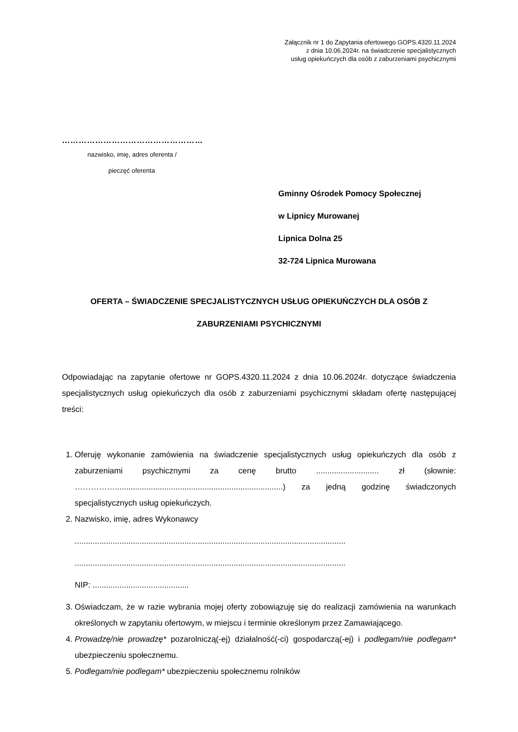Załącznik nr 1 do Zapytania ofertowego GOPS.4320.11.2024
z dnia 10.06.2024r. na świadczenie specjalistycznych
usług opiekuńczych dla osób z zaburzeniami psychicznymi
……………………………………………
nazwisko, imię, adres oferenta /
pieczęć oferenta
Gminny Ośrodek Pomocy Społecznej
w Lipnicy Murowanej
Lipnica Dolna 25
32-724 Lipnica Murowana
OFERTA – ŚWIADCZENIE SPECJALISTYCZNYCH USŁUG OPIEKUŃCZYCH DLA OSÓB Z ZABURZENIAMI PSYCHICZNYMI
Odpowiadając na zapytanie ofertowe nr GOPS.4320.11.2024 z dnia 10.06.2024r. dotyczące świadczenia specjalistycznych usług opiekuńczych dla osób z zaburzeniami psychicznymi składam ofertę następującej treści:
1. Oferuję wykonanie zamówienia na świadczenie specjalistycznych usług opiekuńczych dla osób z zaburzeniami psychicznymi za cenę brutto ............................ zł (słownie: ……………...........................................................................) za jedną godzinę świadczonych specjalistycznych usług opiekuńczych.
2. Nazwisko, imię, adres Wykonawcy
.........................................................................................................................
.........................................................................................................................
NIP: ...........................................
3. Oświadczam, że w razie wybrania mojej oferty zobowiązuję się do realizacji zamówienia na warunkach określonych w zapytaniu ofertowym, w miejscu i terminie określonym przez Zamawiającego.
4. Prowadzę/nie prowadzę* pozarolniczą(-ej) działalność(-ci) gospodarczą(-ej) i podlegam/nie podlegam* ubezpieczeniu społecznemu.
5. Podlegam/nie podlegam* ubezpieczeniu społecznemu rolników